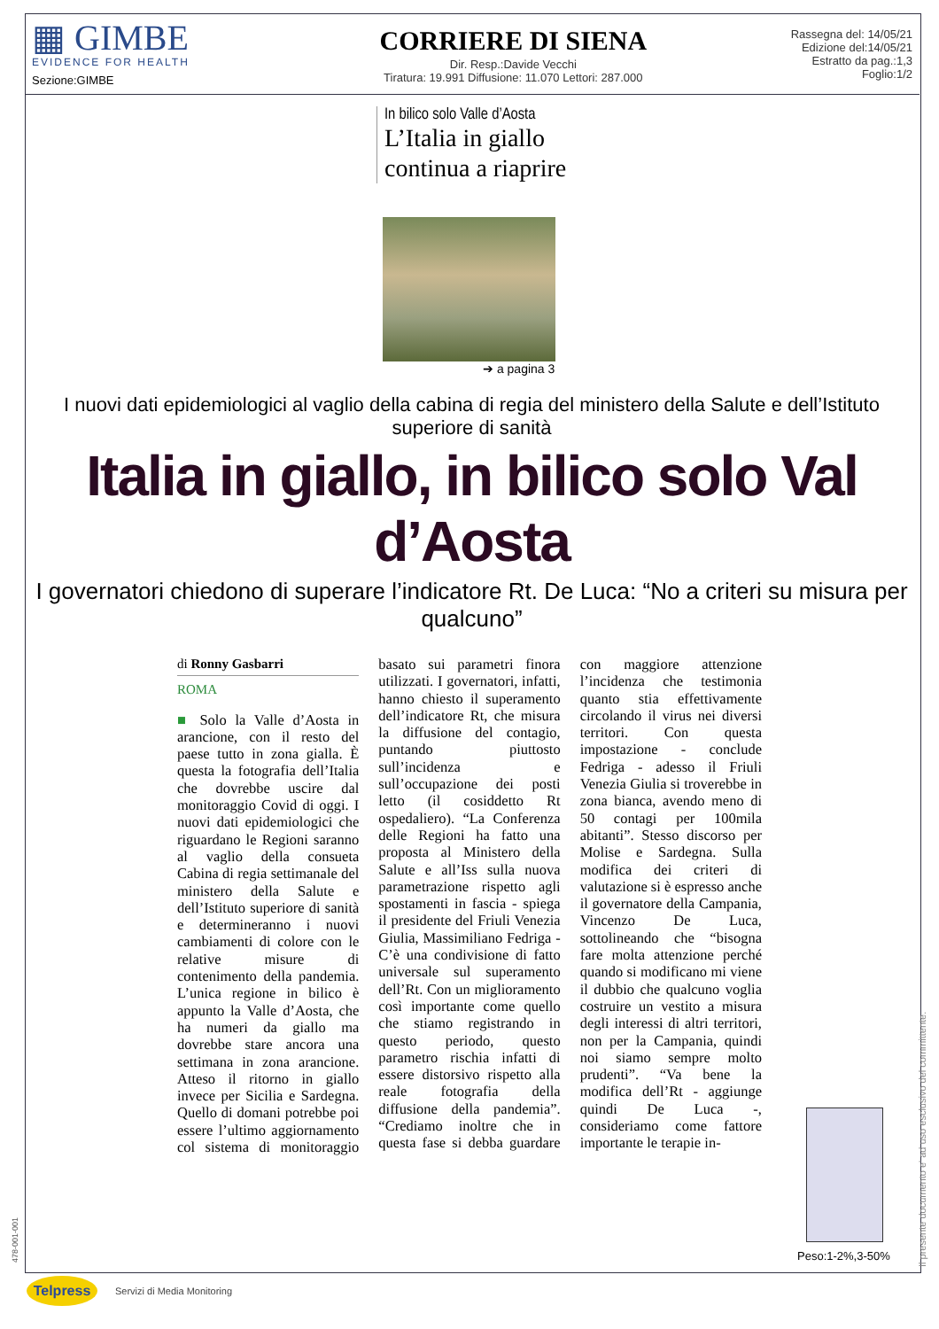▦ GIMBE
EVIDENCE FOR HEALTH
Sezione:GIMBE
CORRIERE DI SIENA
Dir. Resp.:Davide Vecchi
Tiratura: 19.991 Diffusione: 11.070 Lettori: 287.000
Rassegna del: 14/05/21
Edizione del:14/05/21
Estratto da pag.:1,3
Foglio:1/2
In bilico solo Valle d’Aosta
L’Italia in giallo continua a riaprire
➔ a pagina 3
I nuovi dati epidemiologici al vaglio della cabina di regia del ministero della Salute e dell’Istituto superiore di sanità
Italia in giallo, in bilico solo Val d’Aosta
I governatori chiedono di superare l’indicatore Rt. De Luca: “No a criteri su misura per qualcuno”
di Ronny Gasbarri
ROMA
■ Solo la Valle d’Aosta in arancione, con il resto del paese tutto in zona gialla. È questa la fotografia dell’Italia che dovrebbe uscire dal monitoraggio Covid di oggi. I nuovi dati epidemiologici che riguardano le Regioni saranno al vaglio della consueta Cabina di regia settimanale del ministero della Salute e dell’Istituto superiore di sanità e determineranno i nuovi cambiamenti di colore con le relative misure di contenimento della pandemia. L’unica regione in bilico è appunto la Valle d’Aosta, che ha numeri da giallo ma dovrebbe stare ancora una settimana in zona arancione. Atteso il ritorno in giallo invece per Sicilia e Sardegna. Quello di domani potrebbe poi essere l’ultimo aggiornamento col sistema di monitoraggio basato sui parametri finora utilizzati. I governatori, infatti, hanno chiesto il superamento dell’indicatore Rt, che misura la diffusione del contagio, puntando piuttosto sull’incidenza e sull’occupazione dei posti letto (il cosiddetto Rt ospedaliero). “La Conferenza delle Regioni ha fatto una proposta al Ministero della Salute e all’Iss sulla nuova parametrazione rispetto agli spostamenti in fascia - spiega il presidente del Friuli Venezia Giulia, Massimiliano Fedriga - C’è una condivisione di fatto universale sul superamento dell’Rt. Con un miglioramento così importante come quello che stiamo registrando in questo periodo, questo parametro rischia infatti di essere distorsivo rispetto alla reale fotografia della diffusione della pandemia”. “Crediamo inoltre che in questa fase si debba guardare con maggiore attenzione l’incidenza che testimonia quanto stia effettivamente circolando il virus nei diversi territori. Con questa impostazione - conclude Fedriga - adesso il Friuli Venezia Giulia si troverebbe in zona bianca, avendo meno di 50 contagi per 100mila abitanti”. Stesso discorso per Molise e Sardegna. Sulla modifica dei criteri di valutazione si è espresso anche il governatore della Campania, Vincenzo De Luca, sottolineando che “bisogna fare molta attenzione perché quando si modificano mi viene il dubbio che qualcuno voglia costruire un vestito a misura degli interessi di altri territori, non per la Campania, quindi noi siamo sempre molto prudenti”. “Va bene la modifica dell’Rt - aggiunge quindi De Luca -, consideriamo come fattore importante le terapie in-
Peso:1-2%,3-50%
Il presente documento e' ad uso esclusivo del committente.
478-001-001
Telpress
Servizi di Media Monitoring